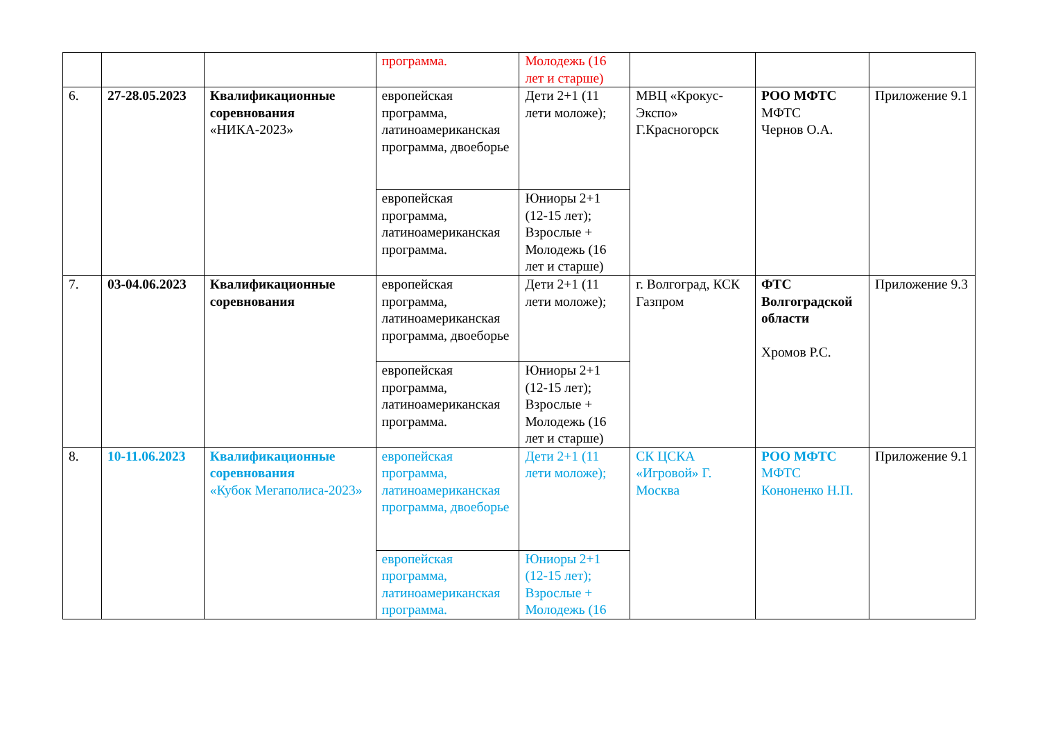| | | | программа. | Молодежь (16 лет и старше) | | | |
| 6. | 27-28.05.2023 | Квалификационные соревнования «НИКА-2023» | европейская программа, латиноамериканская программа, двоеборье | Дети 2+1 (11 лети моложе); | МВЦ «Крокус-Экспо» Г.Красногорск | РОО МФТС МФТС Чернов О.А. | Приложение 9.1 |
| | | | европейская программа, латиноамериканская программа. | Юниоры 2+1 (12-15 лет); Взрослые + Молодежь (16 лет и старше) | | | |
| 7. | 03-04.06.2023 | Квалификационные соревнования | европейская программа, латиноамериканская программа, двоеборье | Дети 2+1 (11 лети моложе); | г. Волгоград, КСК Газпром | ФТС Волгоградской области Хромов Р.С. | Приложение 9.3 |
| | | | европейская программа, латиноамериканская программа. | Юниоры 2+1 (12-15 лет); Взрослые + Молодежь (16 лет и старше) | | | |
| 8. | 10-11.06.2023 | Квалификационные соревнования «Кубок Мегаполиса-2023» | европейская программа, латиноамериканская программа, двоеборье | Дети 2+1 (11 лети моложе); | СК ЦСКА «Игровой» Г. Москва | РОО МФТС МФТС Кононенко Н.П. | Приложение 9.1 |
| | | | европейская программа, латиноамериканская программа. | Юниоры 2+1 (12-15 лет); Взрослые + Молодежь (16 | | | |